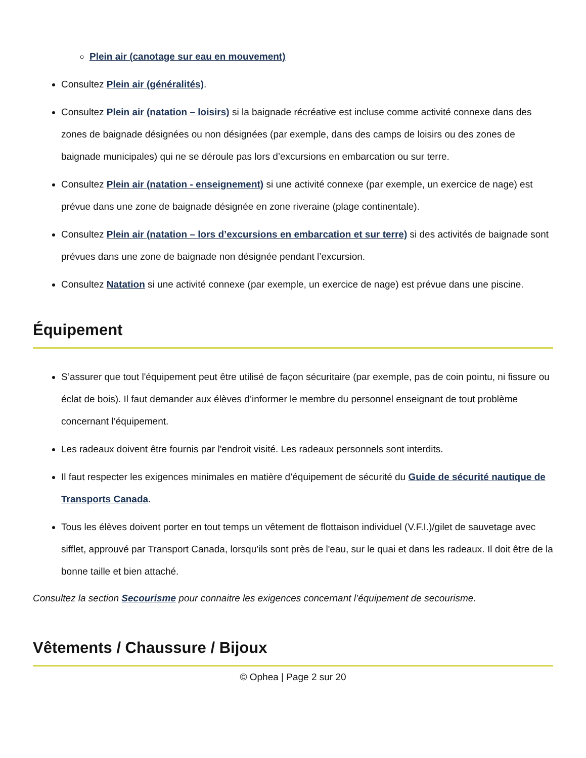Plein air (canotage sur eau en mouvement)
Consultez Plein air (généralités).
Consultez Plein air (natation – loisirs) si la baignade récréative est incluse comme activité connexe dans des zones de baignade désignées ou non désignées (par exemple, dans des camps de loisirs ou des zones de baignade municipales) qui ne se déroule pas lors d’excursions en embarcation ou sur terre.
Consultez Plein air (natation - enseignement) si une activité connexe (par exemple, un exercice de nage) est prévue dans une zone de baignade désignée en zone riveraine (plage continentale).
Consultez Plein air (natation – lors d’excursions en embarcation et sur terre) si des activités de baignade sont prévues dans une zone de baignade non désignée pendant l’excursion.
Consultez Natation si une activité connexe (par exemple, un exercice de nage) est prévue dans une piscine.
Équipement
S’assurer que tout l'équipement peut être utilisé de façon sécuritaire (par exemple, pas de coin pointu, ni fissure ou éclat de bois). Il faut demander aux élèves d’informer le membre du personnel enseignant de tout problème concernant l’équipement.
Les radeaux doivent être fournis par l'endroit visité. Les radeaux personnels sont interdits.
Il faut respecter les exigences minimales en matière d’équipement de sécurité du Guide de sécurité nautique de Transports Canada.
Tous les élèves doivent porter en tout temps un vêtement de flottaison individuel (V.F.I.)/gilet de sauvetage avec sifflet, approuvé par Transport Canada, lorsqu’ils sont près de l'eau, sur le quai et dans les radeaux. Il doit être de la bonne taille et bien attaché.
Consultez la section Secourisme pour connaitre les exigences concernant l’équipement de secourisme.
Vêtements / Chaussure / Bijoux
© Ophea | Page 2 sur 20